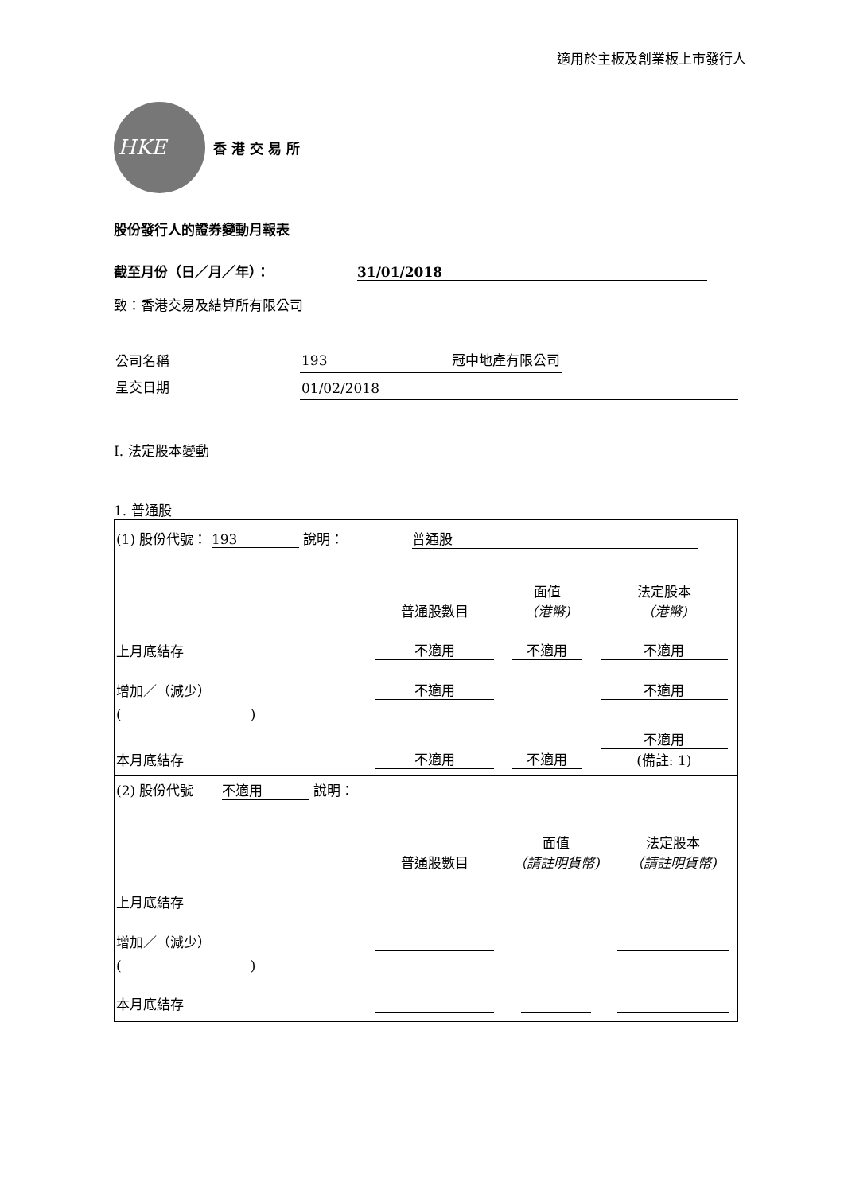適用於主板及創業板上市發行人
HKE
香 港 交 易 所
股份發行人的證券變動月報表
截至月份（日／月／年）： 31/01/2018
致：香港交易及結算所有限公司
| 公司名稱 | 193 冠中地產有限公司 |
| 呈交日期 | 01/02/2018 |
I. 法定股本變動
1. 普通股
| (1) 股份代號： 193 說明： 普通股 | | | |
| | 普通股數目 | 面值 （港幣) | 法定股本 （港幣) |
| 上月底結存 | 不適用 | 不適用 | 不適用 |
| 增加／（減少） | 不適用 | | 不適用 |
| ( ) | | | |
| 本月底結存 | 不適用 | 不適用 | 不適用 (備註: 1) |
| (2) 股份代號 不適用 說明： | | | |
| | 普通股數目 | 面值 （請註明貨幣) | 法定股本 （請註明貨幣) |
| 上月底結存 | | | |
| 增加／（減少） | | | |
| ( ) | | | |
| 本月底結存 | | | |